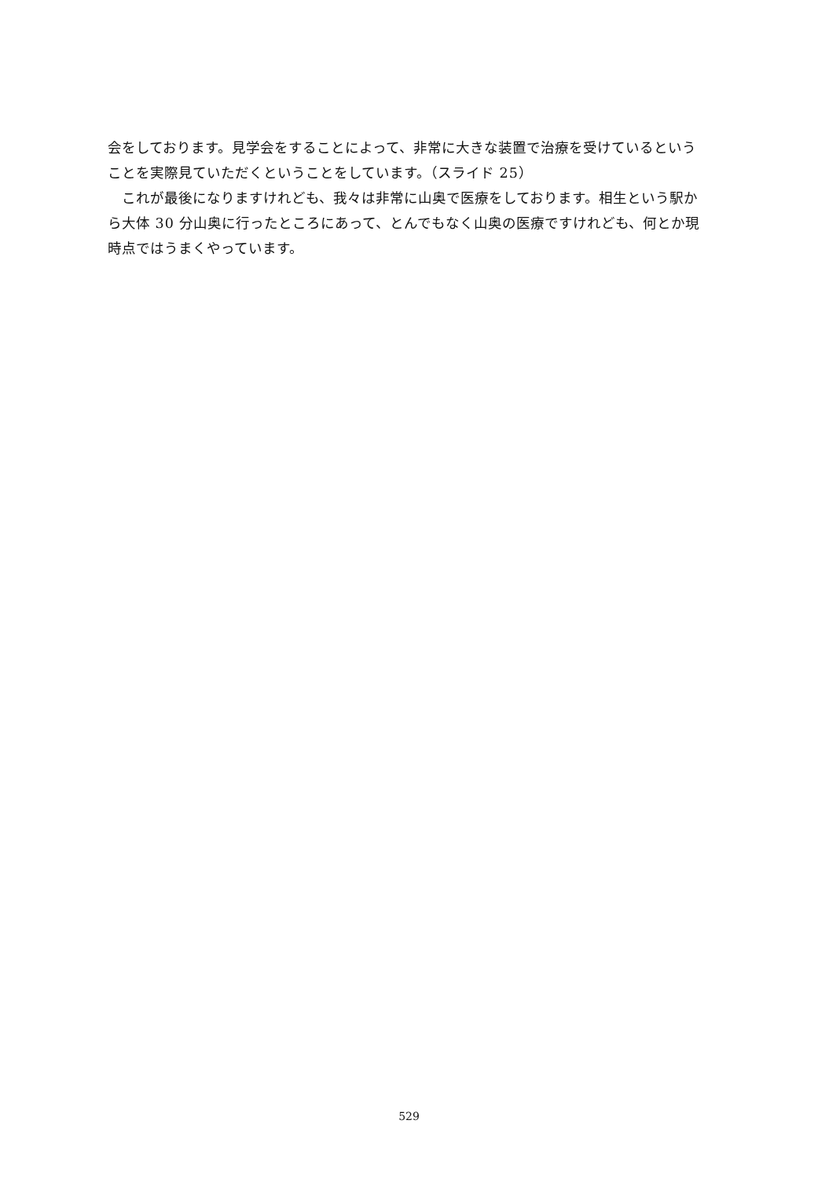会をしております。見学会をすることによって、非常に大きな装置で治療を受けているということを実際見ていただくということをしています。（スライド 25）
　これが最後になりますけれども、我々は非常に山奥で医療をしております。相生という駅から大体 30 分山奥に行ったところにあって、とんでもなく山奥の医療ですけれども、何とか現時点ではうまくやっています。
529